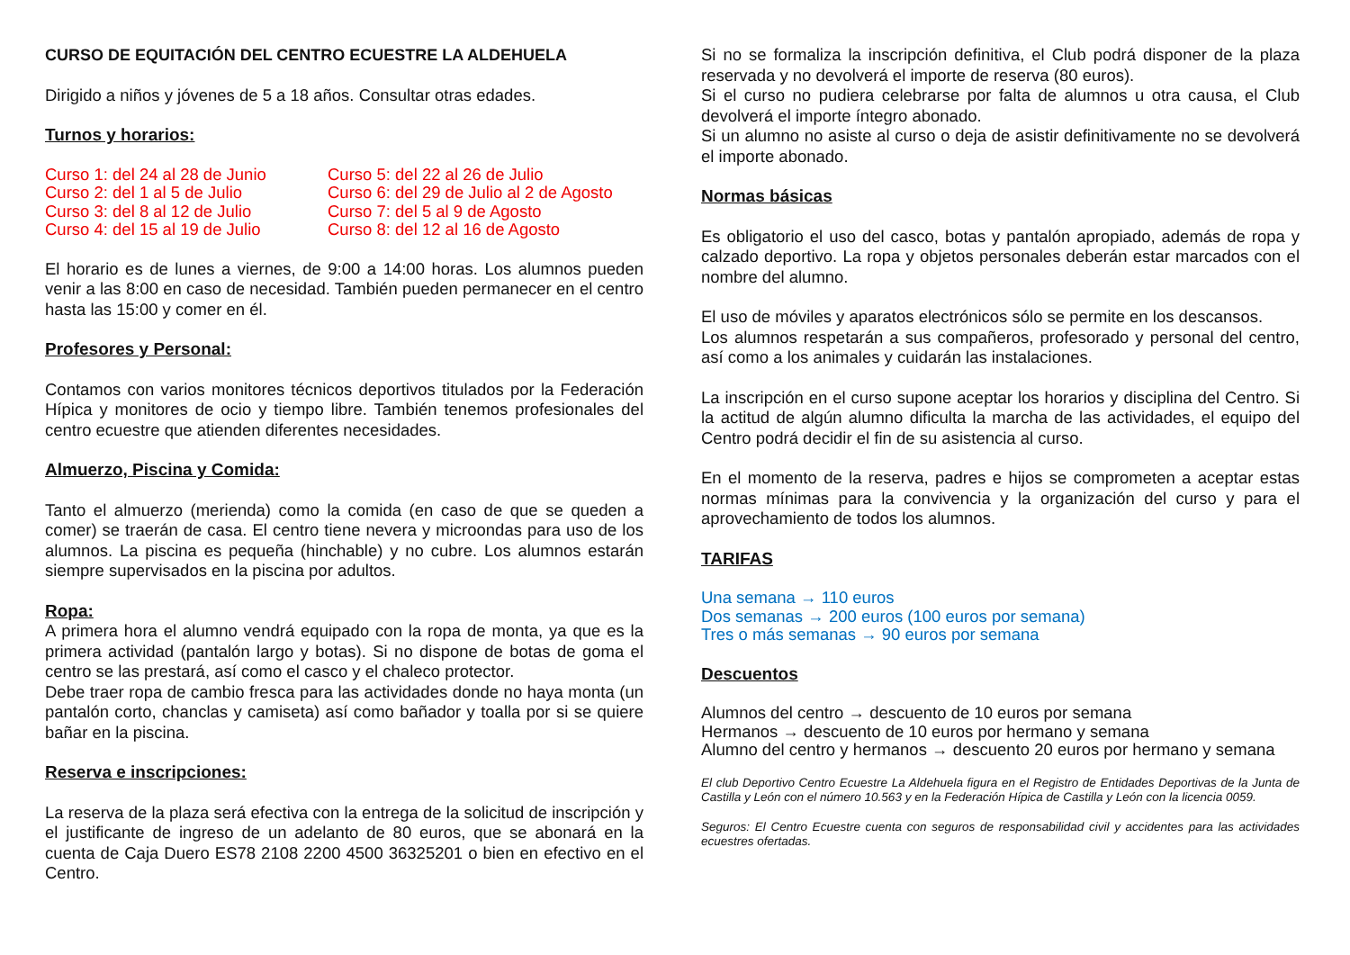CURSO DE EQUITACIÓN DEL CENTRO ECUESTRE LA ALDEHUELA
Dirigido a niños y jóvenes de 5 a 18 años. Consultar otras edades.
Turnos y horarios:
Curso 1: del 24 al 28 de Junio
Curso 2: del 1 al 5 de Julio
Curso 3: del 8 al 12 de Julio
Curso 4: del 15 al 19 de Julio
Curso 5: del 22 al 26 de Julio
Curso 6: del 29 de Julio al 2 de Agosto
Curso 7: del 5 al 9 de Agosto
Curso 8: del 12 al 16 de Agosto
El horario es de lunes a viernes, de 9:00 a 14:00 horas. Los alumnos pueden venir a las 8:00 en caso de necesidad. También pueden permanecer en el centro hasta las 15:00 y comer en él.
Profesores y Personal:
Contamos con varios monitores técnicos deportivos titulados por la Federación Hípica y monitores de ocio y tiempo libre. También tenemos profesionales del centro ecuestre que atienden diferentes necesidades.
Almuerzo, Piscina y Comida:
Tanto el almuerzo (merienda) como la comida (en caso de que se queden a comer) se traerán de casa. El centro tiene nevera y microondas para uso de los alumnos. La piscina es pequeña (hinchable) y no cubre. Los alumnos estarán siempre supervisados en la piscina por adultos.
Ropa:
A primera hora el alumno vendrá equipado con la ropa de monta, ya que es la primera actividad (pantalón largo y botas). Si no dispone de botas de goma el centro se las prestará, así como el casco y el chaleco protector.
Debe traer ropa de cambio fresca para las actividades donde no haya monta (un pantalón corto, chanclas y camiseta) así como bañador y toalla por si se quiere bañar en la piscina.
Reserva e inscripciones:
La reserva de la plaza será efectiva con la entrega de la solicitud de inscripción y el justificante de ingreso de un adelanto de 80 euros, que se abonará en la cuenta de Caja Duero ES78 2108 2200 4500 36325201 o bien en efectivo en el Centro.
Si no se formaliza la inscripción definitiva, el Club podrá disponer de la plaza reservada y no devolverá el importe de reserva (80 euros).
Si el curso no pudiera celebrarse por falta de alumnos u otra causa, el Club devolverá el importe íntegro abonado.
Si un alumno no asiste al curso o deja de asistir definitivamente no se devolverá el importe abonado.
Normas básicas
Es obligatorio el uso del casco, botas y pantalón apropiado, además de ropa y calzado deportivo. La ropa y objetos personales deberán estar marcados con el nombre del alumno.
El uso de móviles y aparatos electrónicos sólo se permite en los descansos.
Los alumnos respetarán a sus compañeros, profesorado y personal del centro, así como a los animales y cuidarán las instalaciones.
La inscripción en el curso supone aceptar los horarios y disciplina del Centro. Si la actitud de algún alumno dificulta la marcha de las actividades, el equipo del Centro podrá decidir el fin de su asistencia al curso.
En el momento de la reserva, padres e hijos se comprometen a aceptar estas normas mínimas para la convivencia y la organización del curso y para el aprovechamiento de todos los alumnos.
TARIFAS
Una semana → 110 euros
Dos semanas → 200 euros (100 euros por semana)
Tres o más semanas → 90 euros por semana
Descuentos
Alumnos del centro → descuento de 10 euros por semana
Hermanos → descuento de 10 euros por hermano y semana
Alumno del centro y hermanos → descuento 20 euros por hermano y semana
El club Deportivo Centro Ecuestre La Aldehuela figura en el Registro de Entidades Deportivas de la Junta de Castilla y León con el número 10.563 y en la Federación Hípica de Castilla y León con la licencia 0059.
Seguros: El Centro Ecuestre cuenta con seguros de responsabilidad civil y accidentes para las actividades ecuestres ofertadas.